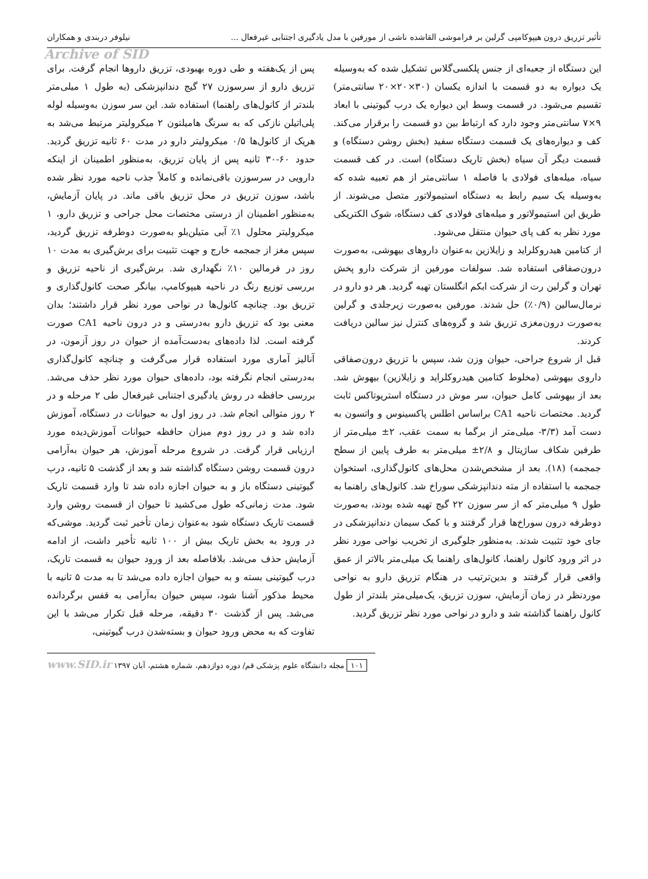تأثیر تزریق درون هیپوکامپی گرلین بر فراموشی القاشده ناشی از مورفین با مدل یادگیری اجتنابی غیرفعال ... نیلوفر دربندی و همکاران
Archive of SID
این دستگاه از جعبه‌ای از جنس پلکسی‌گلاس تشکیل شده که به‌وسیله یک دیواره به دو قسمت با اندازه یکسان (۳۰×۲۰×۲۰ سانتی‌متر) تقسیم می‌شود. در قسمت وسط این دیواره یک درب گیوتینی با ابعاد ۹×۷ سانتی‌متر وجود دارد که ارتباط بین دو قسمت را برقرار می‌کند. کف و دیواره‌های یک قسمت دستگاه سفید (بخش روشن دستگاه) و قسمت دیگر آن سیاه (بخش تاریک دستگاه) است. در کف قسمت سیاه، میله‌های فولادی با فاصله ۱ سانتی‌متر از هم تعبیه شده که به‌وسیله یک سیم رابط به دستگاه استیمولاتور متصل می‌شوند. از طریق این استیمولاتور و میله‌های فولادی کف دستگاه، شوک الکتریکی مورد نظر به کف پای حیوان منتقل می‌شود.
از کتامین هیدروکلراید و زایلازین به‌عنوان داروهای بیهوشی، به‌صورت درون‌صفاقی استفاده شد. سولفات مورفین از شرکت دارو پخش تهران و گرلین رت از شرکت ابکم انگلستان تهیه گردید. هر دو دارو در نرمال‌سالین (۰/۹٪) حل شدند. مورفین به‌صورت زیرجلدی و گرلین به‌صورت درون‌مغزی تزریق شد و گروه‌های کنترل نیز سالین دریافت کردند.
قبل از شروع جراحی، حیوان وزن شد، سپس با تزریق درون‌صفاقی داروی بیهوشی (مخلوط کتامین هیدروکلراید و زایلازین) بیهوش شد. بعد از بیهوشی کامل حیوان، سر موش در دستگاه استریوتاکس ثابت گردید. مختصات ناحیه CA1 براساس اطلس پاکسینوس و واتسون به دست آمد (۳/۳- میلی‌متر از برگما به سمت عقب، ۲± میلی‌متر از طرفین شکاف ساژیتال و ۲/۸± میلی‌متر به طرف پایین از سطح جمجمه) (۱۸). بعد از مشخص‌شدن محل‌های کانول‌گذاری، استخوان جمجمه با استفاده از مته دندانپزشکی سوراخ شد. کانول‌های راهنما به طول ۹ میلی‌متر که از سر سوزن ۲۲ گیج تهیه شده بودند، به‌صورت دوطرفه درون سوراخ‌ها قرار گرفتند و با کمک سیمان دندانپزشکی در جای خود تثبیت شدند. به‌منظور جلوگیری از تخریب نواحی مورد نظر در اثر ورود کانول راهنما، کانول‌های راهنما یک میلی‌متر بالاتر از عمق واقعی قرار گرفتند و بدین‌ترتیب در هنگام تزریق دارو به نواحی موردنظر در زمان آزمایش، سوزن تزریق، یک‌میلی‌متر بلندتر از طول کانول راهنما گذاشته شد و دارو در نواحی مورد نظر تزریق گردید.
پس از یک‌هفته و طی دوره بهبودی، تزریق داروها انجام گرفت. برای تزریق دارو از سرسوزن ۲۷ گیج دندانپزشکی (به طول ۱ میلی‌متر بلندتر از کانول‌های راهنما) استفاده شد. این سر سوزن به‌وسیله لوله پلی‌اتیلن نازکی که به سرنگ هامیلتون ۲ میکرولیتر مرتبط می‌شد به هریک از کانول‌ها ۰/۵ میکرولیتر دارو در مدت ۶۰ ثانیه تزریق گردید. حدود ۶۰-۳۰ ثانیه پس از پایان تزریق، به‌منظور اطمینان از اینکه دارویی در سرسوزن باقی‌نمانده و کاملاً جذب ناحیه مورد نظر شده باشد، سوزن تزریق در محل تزریق باقی ماند. در پایان آزمایش، به‌منظور اطمینان از درستی مختصات محل جراحی و تزریق دارو، ۱ میکرولیتر محلول ۱٪ آبی متیلن‌بلو به‌صورت دوطرفه تزریق گردید، سپس مغز از جمجمه خارج و جهت تثبیت برای برش‌گیری به مدت ۱۰ روز در فرمالین ۱۰٪ نگهداری شد. برش‌گیری از ناحیه تزریق و بررسی توزیع رنگ در ناحیه هیپوکامپ، بیانگر صحت کانول‌گذاری و تزریق بود. چنانچه کانول‌ها در نواحی مورد نظر قرار داشتند؛ بدان معنی بود که تزریق دارو به‌درستی و در درون ناحیه CA1 صورت گرفته است. لذا داده‌های به‌دست‌آمده از حیوان در روز آزمون، در آنالیز آماری مورد استفاده قرار می‌گرفت و چنانچه کانول‌گذاری به‌درستی انجام نگرفته بود، داده‌های حیوان مورد نظر حذف می‌شد. بررسی حافظه در روش یادگیری اجتنابی غیرفعال طی ۲ مرحله و در ۲ روز متوالی انجام شد. در روز اول به حیوانات در دستگاه، آموزش داده شد و در روز دوم میزان حافظه حیوانات آموزش‌دیده مورد ارزیابی قرار گرفت. در شروع مرحله آموزش، هر حیوان به‌آرامی درون قسمت روشن دستگاه گذاشته شد و بعد از گذشت ۵ ثانیه، درب گیوتینی دستگاه باز و به حیوان اجازه داده شد تا وارد قسمت تاریک شود. مدت زمانی‌که طول می‌کشید تا حیوان از قسمت روشن وارد قسمت تاریک دستگاه شود به‌عنوان زمان تأخیر ثبت گردید. موشی‌که در ورود به بخش تاریک بیش از ۱۰۰ ثانیه تأخیر داشت، از ادامه آزمایش حذف می‌شد. بلافاصله بعد از ورود حیوان به قسمت تاریک، درب گیوتینی بسته و به حیوان اجازه داده می‌شد تا به مدت ۵ ثانیه با محیط مذکور آشنا شود، سپس حیوان به‌آرامی به قفس برگردانده می‌شد. پس از گذشت ۳۰ دقیقه، مرحله قبل تکرار می‌شد با این تفاوت که به محض ورود حیوان و بسته‌شدن درب گیوتینی،
۱۰۱ مجله دانشگاه علوم پزشکی قم/ دوره دوازدهم، شماره هشتم، آبان ۱۳۹۷ www.SID.ir